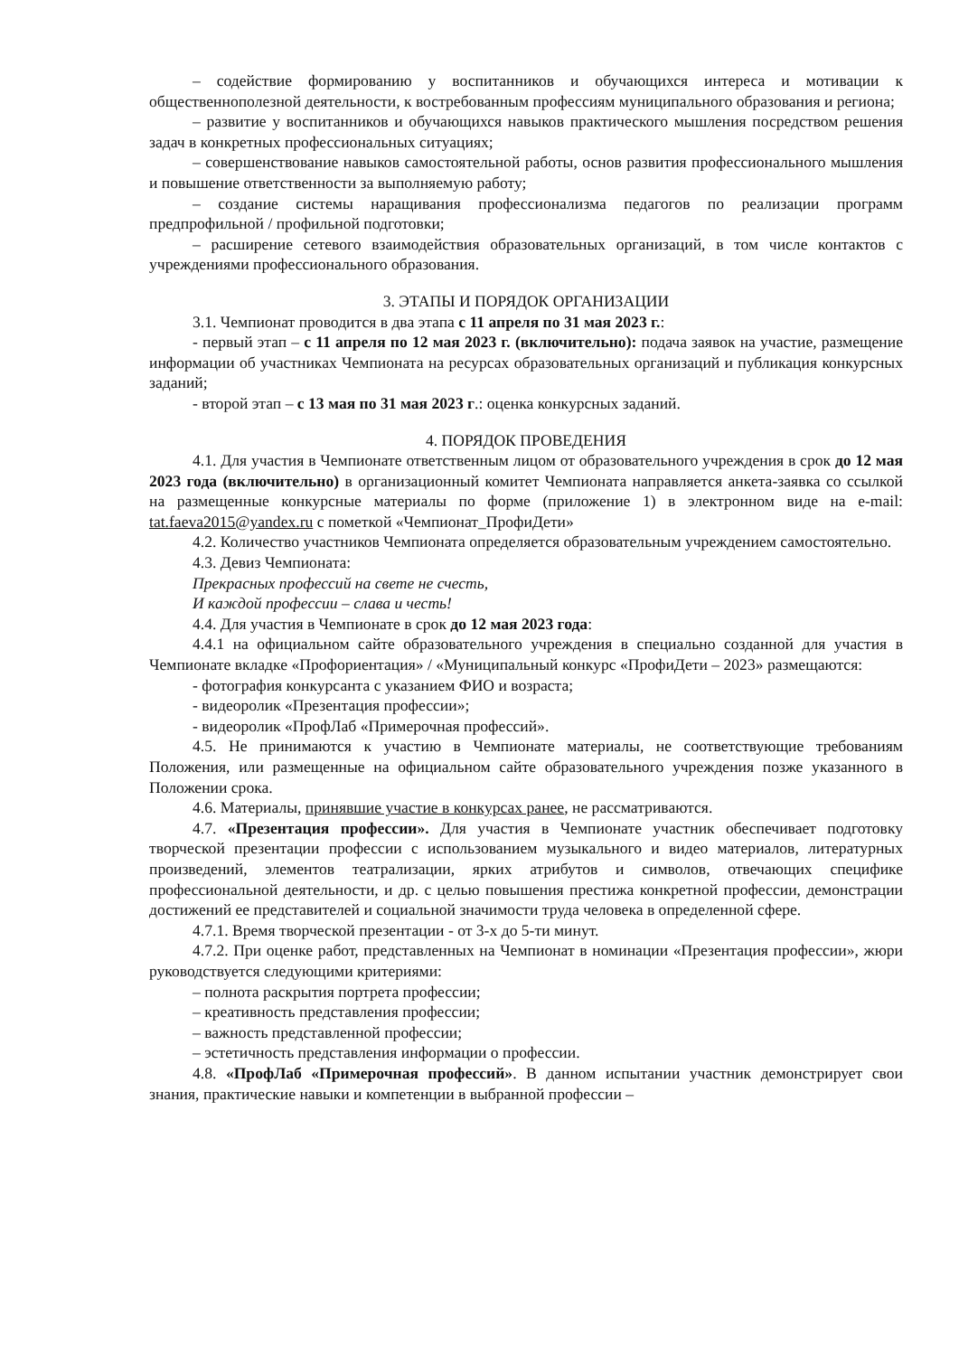– содействие формированию у воспитанников и обучающихся интереса и мотивации к общественнополезной деятельности, к востребованным профессиям муниципального образования и региона;
– развитие у воспитанников и обучающихся навыков практического мышления посредством решения задач в конкретных профессиональных ситуациях;
– совершенствование навыков самостоятельной работы, основ развития профессионального мышления и повышение ответственности за выполняемую работу;
– создание системы наращивания профессионализма педагогов по реализации программ предпрофильной / профильной подготовки;
– расширение сетевого взаимодействия образовательных организаций, в том числе контактов с учреждениями профессионального образования.
3. ЭТАПЫ И ПОРЯДОК ОРГАНИЗАЦИИ
3.1. Чемпионат проводится в два этапа с 11 апреля по 31 мая 2023 г.:
- первый этап – с 11 апреля по 12 мая 2023 г. (включительно): подача заявок на участие, размещение информации об участниках Чемпионата на ресурсах образовательных организаций и публикация конкурсных заданий;
- второй этап – с 13 мая по 31 мая 2023 г.: оценка конкурсных заданий.
4. ПОРЯДОК ПРОВЕДЕНИЯ
4.1. Для участия в Чемпионате ответственным лицом от образовательного учреждения в срок до 12 мая 2023 года (включительно) в организационный комитет Чемпионата направляется анкета-заявка со ссылкой на размещенные конкурсные материалы по форме (приложение 1) в электронном виде на e-mail: tat.faeva2015@yandex.ru с пометкой «Чемпионат_ПрофиДети»
4.2. Количество участников Чемпионата определяется образовательным учреждением самостоятельно.
4.3. Девиз Чемпионата:
Прекрасных профессий на свете не счесть,
И каждой профессии – слава и честь!
4.4. Для участия в Чемпионате в срок до 12 мая 2023 года:
4.4.1 на официальном сайте образовательного учреждения в специально созданной для участия в Чемпионате вкладке «Профориентация» / «Муниципальный конкурс «ПрофиДети – 2023» размещаются:
- фотография конкурсанта с указанием ФИО и возраста;
- видеоролик «Презентация профессии»;
- видеоролик «ПрофЛаб «Примерочная профессий».
4.5. Не принимаются к участию в Чемпионате материалы, не соответствующие требованиям Положения, или размещенные на официальном сайте образовательного учреждения позже указанного в Положении срока.
4.6. Материалы, принявшие участие в конкурсах ранее, не рассматриваются.
4.7. «Презентация профессии». Для участия в Чемпионате участник обеспечивает подготовку творческой презентации профессии с использованием музыкального и видео материалов, литературных произведений, элементов театрализации, ярких атрибутов и символов, отвечающих специфике профессиональной деятельности, и др. с целью повышения престижа конкретной профессии, демонстрации достижений ее представителей и социальной значимости труда человека в определенной сфере.
4.7.1. Время творческой презентации - от 3-х до 5-ти минут.
4.7.2. При оценке работ, представленных на Чемпионат в номинации «Презентация профессии», жюри руководствуется следующими критериями:
– полнота раскрытия портрета профессии;
– креативность представления профессии;
– важность представленной профессии;
– эстетичность представления информации о профессии.
4.8. «ПрофЛаб «Примерочная профессий». В данном испытании участник демонстрирует свои знания, практические навыки и компетенции в выбранной профессии –